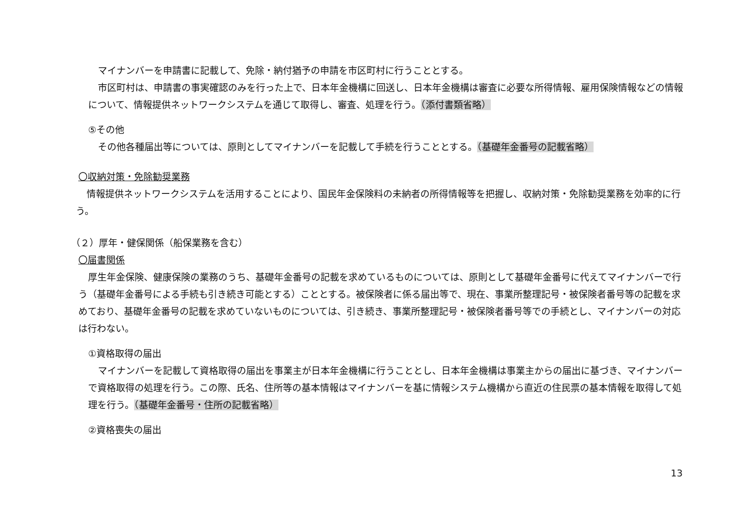マイナンバーを申請書に記載して、免除・納付猶予の申請を市区町村に行うこととする。
市区町村は、申請書の事実確認のみを行った上で、日本年金機構に回送し、日本年金機構は審査に必要な所得情報、雇用保険情報などの情報について、情報提供ネットワークシステムを通じて取得し、審査、処理を行う。（添付書類省略）
⑤その他
その他各種届出等については、原則としてマイナンバーを記載して手続を行うこととする。（基礎年金番号の記載省略）
〇収納対策・免除勧奨業務
情報提供ネットワークシステムを活用することにより、国民年金保険料の未納者の所得情報等を把握し、収納対策・免除勧奨業務を効率的に行う。
（２）厚年・健保関係（船保業務を含む）
〇届書関係
厚生年金保険、健康保険の業務のうち、基礎年金番号の記載を求めているものについては、原則として基礎年金番号に代えてマイナンバーで行う（基礎年金番号による手続も引き続き可能とする）こととする。被保険者に係る届出等で、現在、事業所整理記号・被保険者番号等の記載を求めており、基礎年金番号の記載を求めていないものについては、引き続き、事業所整理記号・被保険者番号等での手続とし、マイナンバーの対応は行わない。
①資格取得の届出
マイナンバーを記載して資格取得の届出を事業主が日本年金機構に行うこととし、日本年金機構は事業主からの届出に基づき、マイナンバーで資格取得の処理を行う。この際、氏名、住所等の基本情報はマイナンバーを基に情報システム機構から直近の住民票の基本情報を取得して処理を行う。（基礎年金番号・住所の記載省略）
②資格喪失の届出
13